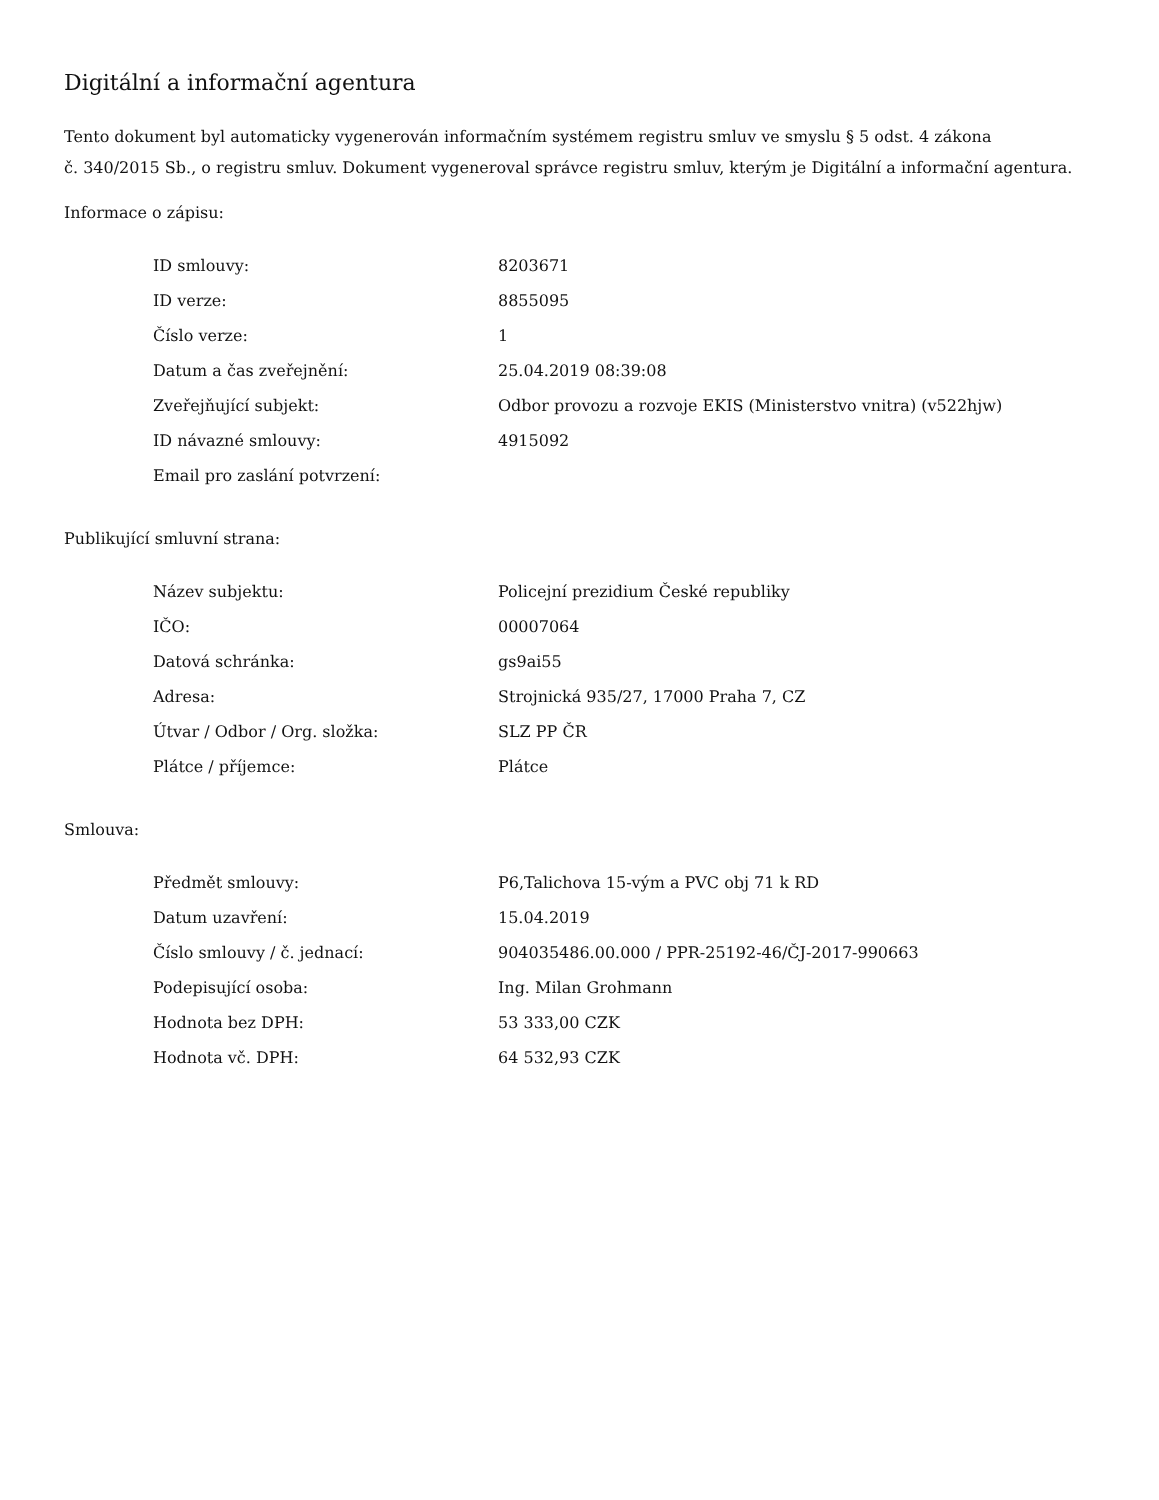Digitální a informační agentura
Tento dokument byl automaticky vygenerován informačním systémem registru smluv ve smyslu § 5 odst. 4 zákona
č. 340/2015 Sb., o registru smluv. Dokument vygeneroval správce registru smluv, kterým je Digitální a informační agentura.
Informace o zápisu:
| ID smlouvy: | 8203671 |
| ID verze: | 8855095 |
| Číslo verze: | 1 |
| Datum a čas zveřejnění: | 25.04.2019 08:39:08 |
| Zveřejňující subjekt: | Odbor provozu a rozvoje EKIS (Ministerstvo vnitra) (v522hjw) |
| ID návazné smlouvy: | 4915092 |
| Email pro zaslání potvrzení: | |
Publikující smluvní strana:
| Název subjektu: | Policejní prezidium České republiky |
| IČO: | 00007064 |
| Datová schránka: | gs9ai55 |
| Adresa: | Strojnická 935/27, 17000 Praha 7, CZ |
| Útvar / Odbor / Org. složka: | SLZ PP ČR |
| Plátce / příjemce: | Plátce |
Smlouva:
| Předmět smlouvy: | P6,Talichova 15-vým a PVC obj 71 k RD |
| Datum uzavření: | 15.04.2019 |
| Číslo smlouvy / č. jednací: | 904035486.00.000 / PPR-25192-46/ČJ-2017-990663 |
| Podepisující osoba: | Ing. Milan Grohmann |
| Hodnota bez DPH: | 53 333,00 CZK |
| Hodnota vč. DPH: | 64 532,93 CZK |